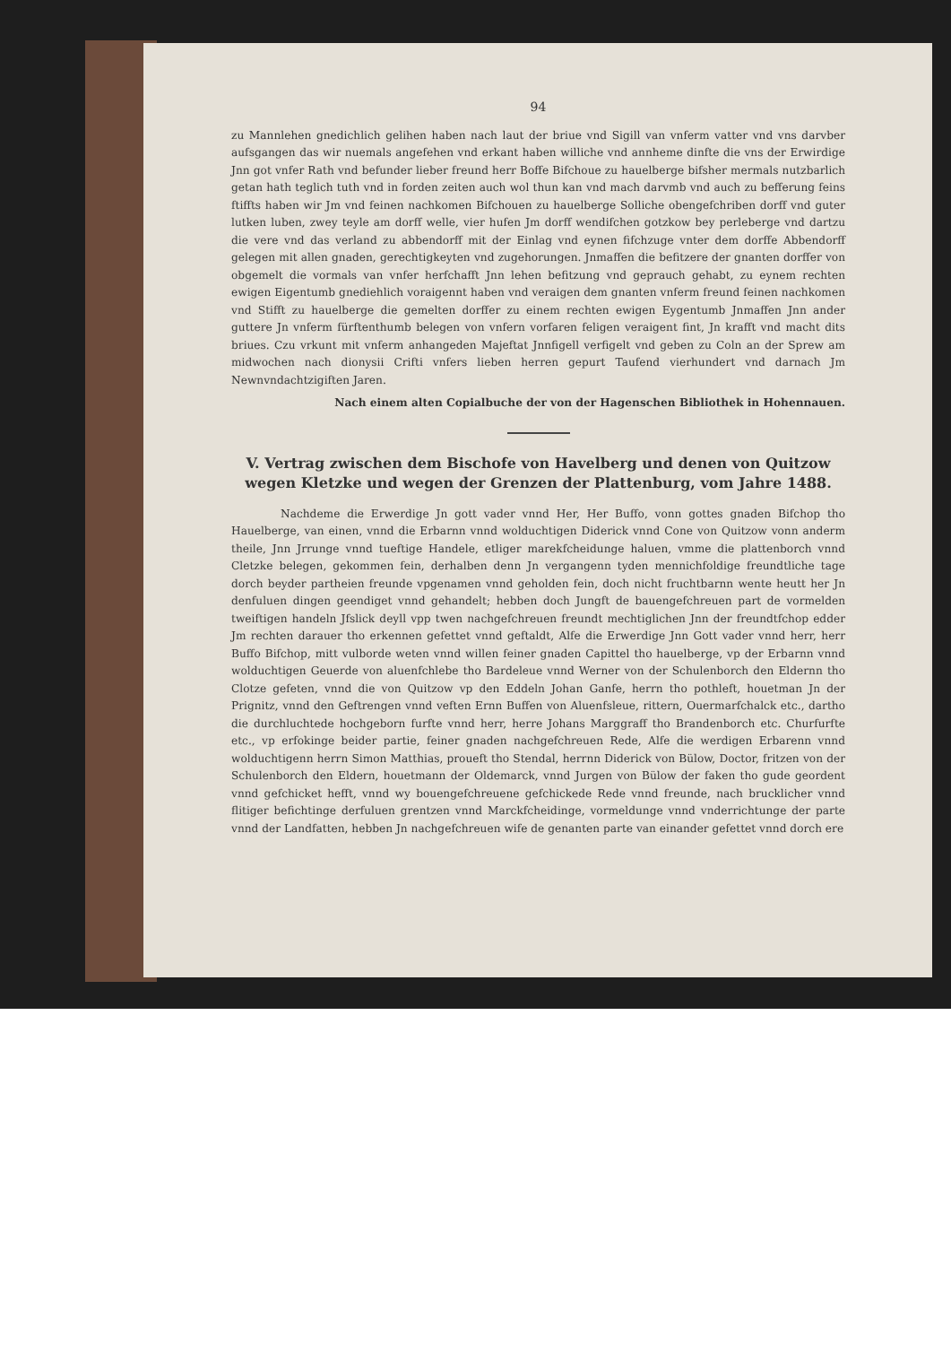94
zu Mannlehen gnedichlich gelihen haben nach laut der briue vnd Sigill van vnferm vatter vnd vns darvber aufsgangen das wir nuemals angefehen vnd erkant haben williche vnd annheme dinfte die vns der Erwirdige Jnn got vnfer Rath vnd befunder lieber freund herr Boffe Bifchoue zu hauelberge bifsher mermals nutzbarlich getan hath teglich tuth vnd in forden zeiten auch wol thun kan vnd mach darvmb vnd auch zu befferung feins ftiffts haben wir Jm vnd feinen nachkomen Bifchouen zu hauelberge Solliche obengefchriben dorff vnd guter lutken luben, zwey teyle am dorff welle, vier hufen Jm dorff wendifchen gotzkow bey perleberge vnd dartzu die vere vnd das verland zu abbendorff mit der Einlag vnd eynen fifchzuge vnter dem dorffe Abbendorff gelegen mit allen gnaden, gerechtigkeyten vnd zugehorungen. Jnmaffen die befitzere der gnanten dorffer von obgemelt die vormals van vnfer herfchafft Jnn lehen befitzung vnd geprauch gehabt, zu eynem rechten ewigen Eigentumb gnediehlich voraigennt haben vnd veraigen dem gnanten vnferm freund feinen nachkomen vnd Stifft zu hauelberge die gemelten dorffer zu einem rechten ewigen Eygentumb Jnmaffen Jnn ander guttere Jn vnferm fürftenthumb belegen von vnfern vorfaren feligen veraigent fint, Jn krafft vnd macht dits briues. Czu vrkunt mit vnferm anhangeden Majeftat Jnnfigell verfigelt vnd geben zu Coln an der Sprew am midwochen nach dionysii Crifti vnfers lieben herren gepurt Taufend vierhundert vnd darnach Jm Newnvndachtzigiften Jaren.
Nach einem alten Copialbuche der von der Hagenschen Bibliothek in Hohennauen.
V. Vertrag zwischen dem Bischofe von Havelberg und denen von Quitzow wegen Kletzke und wegen der Grenzen der Plattenburg, vom Jahre 1488.
Nachdeme die Erwerdige Jn gott vader vnnd Her, Her Buffo, vonn gottes gnaden Bifchop tho Hauelberge, van einen, vnnd die Erbarnn vnnd wolduchtigen Diderick vnnd Cone von Quitzow vonn anderm theile, Jnn Jrrunge vnnd tueftige Handele, etliger marekfcheidunge haluen, vmme die plattenborch vnnd Cletzke belegen, gekommen fein, derhalben denn Jn vergangenn tyden mennichfoldige freundtliche tage dorch beyder partheien freunde vpgenamen vnnd geholden fein, doch nicht fruchtbarnn wente heutt her Jn denfuluen dingen geendiget vnnd gehandelt; hebben doch Jungft de bauengefchreuen part de vormelden tweiftigen handeln Jfslick deyll vpp twen nachgefchreuen freundt mechtiglichen Jnn der freundtfchop edder Jm rechten darauer tho erkennen gefettet vnnd geftaldt, Alfe die Erwerdige Jnn Gott vader vnnd herr, herr Buffo Bifchop, mitt vulborde weten vnnd willen feiner gnaden Capittel tho hauelberge, vp der Erbarnn vnnd wolduchtigen Geuerde von aluenfchlebe tho Bardeleue vnnd Werner von der Schulenborch den Eldernn tho Clotze gefeten, vnnd die von Quitzow vp den Eddeln Johan Ganfe, herrn tho pothleft, houetman Jn der Prignitz, vnnd den Geftrengen vnnd veften Ernn Buffen von Aluenfsleue, rittern, Ouermarfchalck etc., dartho die durchluchtede hochgeborn furfte vnnd herr, herre Johans Marggraff tho Brandenborch etc. Churfurfte etc., vp erfokinge beider partie, feiner gnaden nachgefchreuen Rede, Alfe die werdigen Erbarenn vnnd wolduchtigenn herrn Simon Matthias, proueft tho Stendal, herrnn Diderick von Bülow, Doctor, fritzen von der Schulenborch den Eldern, houetmann der Oldemarck, vnnd Jurgen von Bülow der faken tho gude geordent vnnd gefchicket hefft, vnnd wy bouengefchreuene gefchickede Rede vnnd freunde, nach brucklicher vnnd flitiger befichtinge derfuluen grentzen vnnd Marckfcheidinge, vormeldunge vnnd vnderrichtunge der parte vnnd der Landfatten, hebben Jn nachgefchreuen wife de genanten parte van einander gefettet vnnd dorch ere